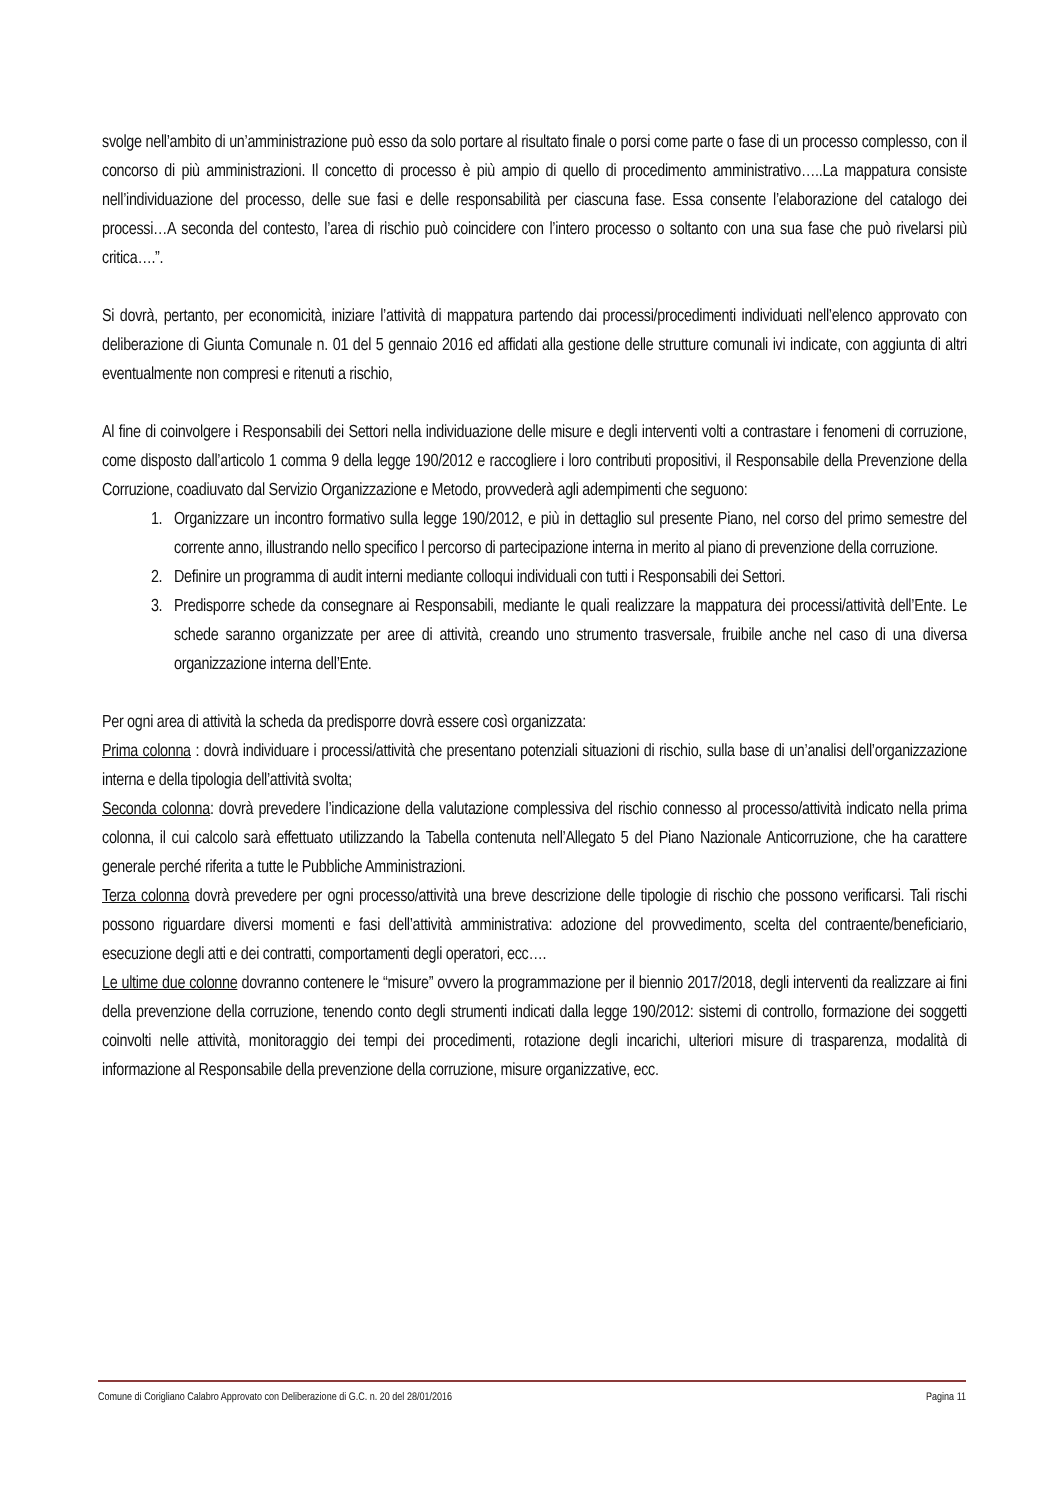svolge nell’ambito di un’amministrazione può esso da solo portare al risultato finale o porsi come parte o fase di un processo complesso, con il concorso di più amministrazioni. Il concetto di processo è più ampio di quello di procedimento amministrativo…..La mappatura consiste nell’individuazione del processo, delle sue fasi e delle responsabilità per ciascuna fase. Essa consente l’elaborazione del catalogo dei processi…A seconda del contesto, l’area di rischio può coincidere con l’intero processo o soltanto con una sua fase che può rivelarsi più critica….”.
Si dovrà, pertanto, per economicità, iniziare l’attività di mappatura partendo dai processi/procedimenti individuati nell’elenco approvato con deliberazione di Giunta Comunale n. 01 del 5 gennaio 2016 ed affidati alla gestione delle strutture comunali ivi indicate, con aggiunta di altri eventualmente non compresi e ritenuti a rischio,
Al fine di coinvolgere i Responsabili dei Settori nella individuazione delle misure e degli interventi volti a contrastare i fenomeni di corruzione, come disposto dall’articolo 1 comma 9 della legge 190/2012 e raccogliere i loro contributi propositivi, il Responsabile della Prevenzione della Corruzione, coadiuvato dal Servizio Organizzazione e Metodo, provvederà agli adempimenti che seguono:
1. Organizzare un incontro formativo sulla legge 190/2012, e più in dettaglio sul presente Piano, nel corso del primo semestre del corrente anno, illustrando nello specifico l percorso di partecipazione interna in merito al piano di prevenzione della corruzione.
2. Definire un programma di audit interni mediante colloqui individuali con tutti i Responsabili dei Settori.
3. Predisporre schede da consegnare ai Responsabili, mediante le quali realizzare la mappatura dei processi/attività dell’Ente. Le schede saranno organizzate per aree di attività, creando uno strumento trasversale, fruibile anche nel caso di una diversa organizzazione interna dell’Ente.
Per ogni area di attività la scheda da predisporre dovrà essere così organizzata:
Prima colonna : dovrà individuare i processi/attività che presentano potenziali situazioni di rischio, sulla base di un’analisi dell’organizzazione interna e della tipologia dell’attività svolta;
Seconda colonna: dovrà prevedere l’indicazione della valutazione complessiva del rischio connesso al processo/attività indicato nella prima colonna, il cui calcolo sarà effettuato utilizzando la Tabella contenuta nell’Allegato 5 del Piano Nazionale Anticorruzione, che ha carattere generale perché riferita a tutte le Pubbliche Amministrazioni.
Terza colonna dovrà prevedere per ogni processo/attività una breve descrizione delle tipologie di rischio che possono verificarsi. Tali rischi possono riguardare diversi momenti e fasi dell’attività amministrativa: adozione del provvedimento, scelta del contraente/beneficiario, esecuzione degli atti e dei contratti, comportamenti degli operatori, ecc….
Le ultime due colonne dovranno contenere le “misure” ovvero la programmazione per il biennio 2017/2018, degli interventi da realizzare ai fini della prevenzione della corruzione, tenendo conto degli strumenti indicati dalla legge 190/2012: sistemi di controllo, formazione dei soggetti coinvolti nelle attività, monitoraggio dei tempi dei procedimenti, rotazione degli incarichi, ulteriori misure di trasparenza, modalità di informazione al Responsabile della prevenzione della corruzione, misure organizzative, ecc.
Comune di Corigliano Calabro Approvato con Deliberazione di G.C. n. 20 del 28/01/2016 Pagina 11